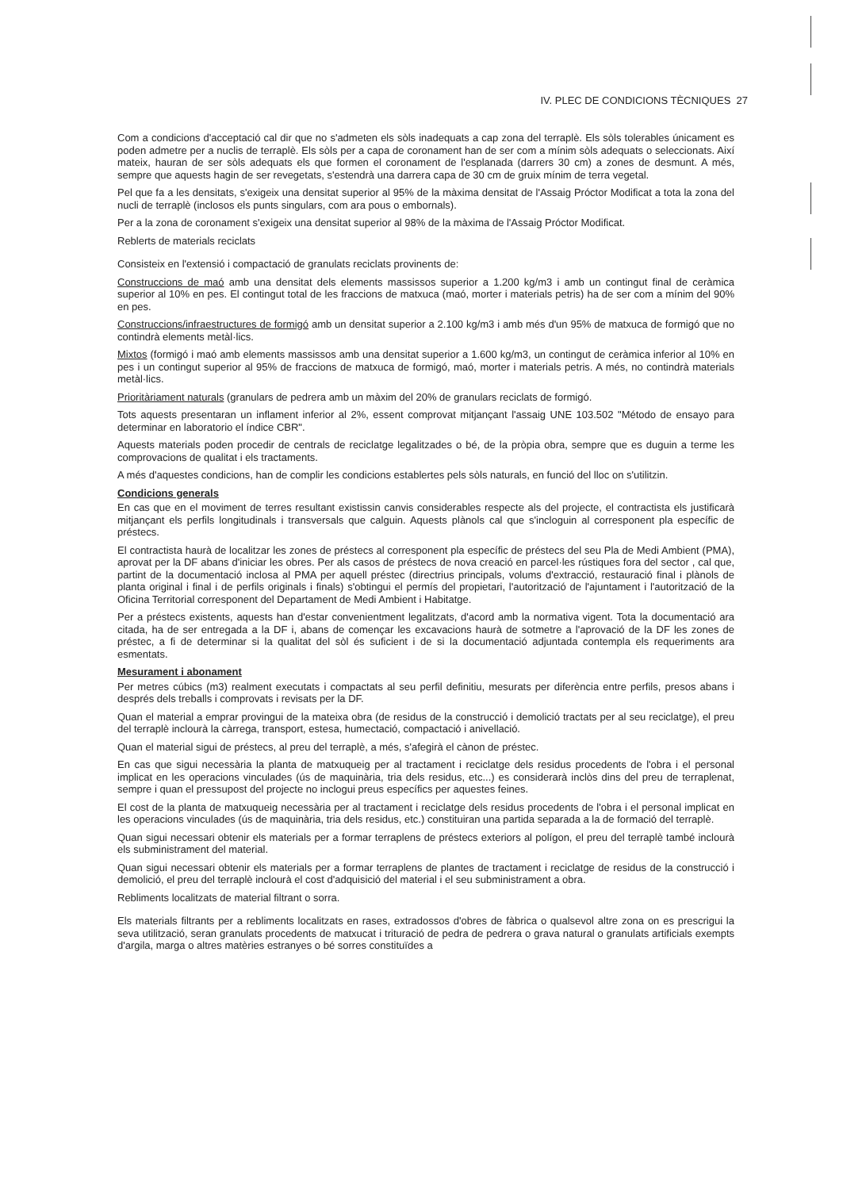IV. PLEC DE CONDICIONS TÈCNIQUES 27
Com a condicions d'acceptació cal dir que no s'admeten els sòls inadequats a cap zona del terraplè. Els sòls tolerables únicament es poden admetre per a nuclis de terraplè. Els sòls per a capa de coronament han de ser com a mínim sòls adequats o seleccionats. Així mateix, hauran de ser sòls adequats els que formen el coronament de l'esplanada (darrers 30 cm) a zones de desmunt. A més, sempre que aquests hagin de ser revegetats, s'estendrà una darrera capa de 30 cm de gruix mínim de terra vegetal.
Pel que fa a les densitats, s'exigeix una densitat superior al 95% de la màxima densitat de l'Assaig Próctor Modificat a tota la zona del nucli de terraplè (inclosos els punts singulars, com ara pous o embornals).
Per a la zona de coronament s'exigeix una densitat superior al 98% de la màxima de l'Assaig Próctor Modificat.
Reblerts de materials reciclats
Consisteix en l'extensió i compactació de granulats reciclats provinents de:
Construccions de maó amb una densitat dels elements massissos superior a 1.200 kg/m3 i amb un contingut final de ceràmica superior al 10% en pes. El contingut total de les fraccions de matxuca (maó, morter i materials petris) ha de ser com a mínim del 90% en pes.
Construccions/infraestructures de formigó amb un densitat superior a 2.100 kg/m3 i amb més d'un 95% de matxuca de formigó que no contindrà elements metàl·lics.
Mixtos (formigó i maó amb elements massissos amb una densitat superior a 1.600 kg/m3, un contingut de ceràmica inferior al 10% en pes i un contingut superior al 95% de fraccions de matxuca de formigó, maó, morter i materials petris. A més, no contindrà materials metàl·lics.
Prioritàriament naturals (granulars de pedrera amb un màxim del 20% de granulars reciclats de formigó.
Tots aquests presentaran un inflament inferior al 2%, essent comprovat mitjançant l'assaig UNE 103.502 "Método de ensayo para determinar en laboratorio el índice CBR".
Aquests materials poden procedir de centrals de reciclatge legalitzades o bé, de la pròpia obra, sempre que es duguin a terme les comprovacions de qualitat i els tractaments.
A més d'aquestes condicions, han de complir les condicions establertes pels sòls naturals, en funció del lloc on s'utilitzin.
Condicions generals
En cas que en el moviment de terres resultant existissin canvis considerables respecte als del projecte, el contractista els justificarà mitjançant els perfils longitudinals i transversals que calguin. Aquests plànols cal que s'incloguin al corresponent pla específic de préstecs.
El contractista haurà de localitzar les zones de préstecs al corresponent pla específic de préstecs del seu Pla de Medi Ambient (PMA), aprovat per la DF abans d'iniciar les obres. Per als casos de préstecs de nova creació en parcel·les rústiques fora del sector , cal que, partint de la documentació inclosa al PMA per aquell préstec (directrius principals, volums d'extracció, restauració final i plànols de planta original i final i de perfils originals i finals) s'obtingui el permís del propietari, l'autorització de l'ajuntament i l'autorització de la Oficina Territorial corresponent del Departament de Medi Ambient i Habitatge.
Per a préstecs existents, aquests han d'estar convenientment legalitzats, d'acord amb la normativa vigent. Tota la documentació ara citada, ha de ser entregada a la DF i, abans de començar les excavacions haurà de sotmetre a l'aprovació de la DF les zones de préstec, a fi de determinar si la qualitat del sòl és suficient i de si la documentació adjuntada contempla els requeriments ara esmentats.
Mesurament i abonament
Per metres cúbics (m3) realment executats i compactats al seu perfil definitiu, mesurats per diferència entre perfils, presos abans i després dels treballs i comprovats i revisats per la DF.
Quan el material a emprar provingui de la mateixa obra (de residus de la construcció i demolició tractats per al seu reciclatge), el preu del terraplè inclourà la càrrega, transport, estesa, humectació, compactació i anivellació.
Quan el material sigui de préstecs, al preu del terraplè, a més, s'afegirà el cànon de préstec.
En cas que sigui necessària la planta de matxuqueig per al tractament i reciclatge dels residus procedents de l'obra i el personal implicat en les operacions vinculades (ús de maquinària, tria dels residus, etc...) es considerarà inclòs dins del preu de terraplenat, sempre i quan el pressupost del projecte no inclogui preus específics per aquestes feines.
El cost de la planta de matxuqueig necessària per al tractament i reciclatge dels residus procedents de l'obra i el personal implicat en les operacions vinculades (ús de maquinària, tria dels residus, etc.) constituiran una partida separada a la de formació del terraplè.
Quan sigui necessari obtenir els materials per a formar terraplens de préstecs exteriors al polígon, el preu del terraplè també inclourà els subministrament del material.
Quan sigui necessari obtenir els materials per a formar terraplens de plantes de tractament i reciclatge de residus de la construcció i demolició, el preu del terraplè inclourà el cost d'adquisició del material i el seu subministrament a obra.
Rebliments localitzats de material filtrant o sorra.
Els materials filtrants per a rebliments localitzats en rases, extradossos d'obres de fàbrica o qualsevol altre zona on es prescrigui la seva utilització, seran granulats procedents de matxucat i trituració de pedra de pedrera o grava natural o granulats artificials exempts d'argila, marga o altres matèries estranyes o bé sorres constituïdes a